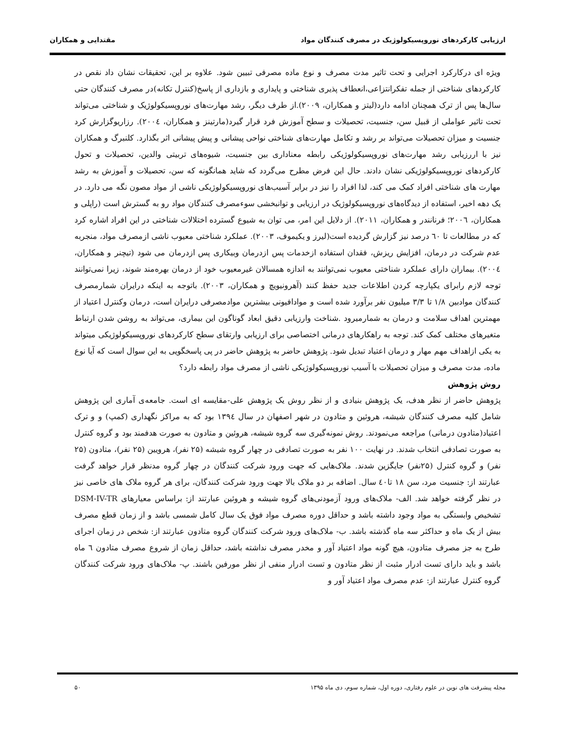ارزیابی کارکردهای نوروپسیکولوژیک در مصرف کنندگان مواد مقتدایی و همکاران
ویژه ای درکارکرد اجرایی و تحت تاثیر مدت مصرف و نوع ماده مصرفی تبیین شود. علاوه بر این، تحقیقات نشان داد نقص در کارکردهای شناختی از جمله تفکرانتزاعی،انعطاف پذیری شناختی و پایداری و بازداری از پاسخ(کنترل تکانه)در مصرف کنندگان حتی سال‌ها پس از ترک همچنان ادامه دارد(لیتز و همکاران، ۲۰۰۹).از طرف دیگر، رشد مهارت‌های نوروپسیکولوژیک و شناختی می‌تواند تحت تاثیر عواملی از قبیل سن، جنسیت، تحصیلات و سطح آموزش فرد قرار گیرد(مارتینز و همکاران، ۲۰۰٤). رزاریوگزارش کرد جنسیت و میزان تحصیلات می‌تواند بر رشد و تکامل مهارت‌های شناختی نواحی پیشانی و پیش پیشانی اثر بگذارد. کلنبرگ و همکاران نیز با اررزیابی رشد مهارت‌های نوروپسیکولوژیکی رابطه معناداری بین جنسیت، شیوه‌های تربیتی والدین، تحصیلات و تحول کارکردهای نوروپسیکولوژیکی نشان دادند. حال این فرض مطرح می‌گردد که شاید همانگونه که سن، تحصیلات و آموزش به رشد مهارت های شناختی افراد کمک می کند، لذا افراد را نیز در برابر آسیب‌های نوروپسیکولوژیکی ناشی از مواد مصون نگه می دارد. در یک دهه اخیر، استفاده از دیدگاه‌های نوروپسیکولوژیک در ارزیابی و توانبخشی سوءمصرف کنندگان مواد رو به گسترش است (راپلی و همکاران، ۲۰۰٦؛ فرنانندر و همکاران، ۲۰۱۱). از دلایل این امر، می توان به شیوع گسترده اختلالات شناختی در این افراد اشاره کرد که در مطالعات تا ٦۰ درصد نیز گزارش گردیده است(لیرز و یکیموف، ۲۰۰۳). عملکرد شناختی معیوب ناشی ازمصرف مواد، منجربه عدم شرکت در درمان، افزایش ریزش، فقدان استفاده ازخدمات پس ازدرمان وبیکاری پس ازدرمان می شود (تیچنر و همکاران، ۲۰۰٤). بیماران دارای عملکرد شناختی معیوب نمی‌توانند به اندازه همسالان غیرمعیوب خود از درمان بهره‌مند شوند، زیرا نمی‌توانند توجه لازم رابرای یکپارچه کردن اطلاعات جدید حفظ کنند (آهرونیویچ و همکاران، ۲۰۰۳). باتوجه به اینکه درایران شمارمصرف کنندگان موادبین ۱/۸ تا ۳/۳ میلیون نفر برآورد شده است و موادافیونی بیشترین موادمصرفی درایران است، درمان وکنترل اعتیاد از مهمترین اهداف سلامت و درمان به شمارمیرود .شناخت وارزیابی دقیق ابعاد گوناگون این بیماری، می‌تواند به روشن شدن ارتباط متغیرهای مختلف کمک کند. توجه به راهکارهای درمانی اختصاصی برای ارزیابی وارتقای سطح کارکردهای نوروپسیکولوژیکی میتواند به یکی ازاهداف مهم مهار و درمان اعتیاد تبدیل شود. پژوهش حاضر به پژوهش حاضر در پی پاسخگویی به این سوال است که آیا نوع ماده، مدت مصرف و میزان تحصیلات با آسیب نوروپسیکولوژیکی ناشی از مصرف مواد رابطه دارد؟
روش پژوهش
پژوهش حاضر از نظر هدف، یک پژوهش بنیادی و از نظر روش یک پژوهش علی-مقایسه ای است. جامعه‌ی آماری این پژوهش شامل کلیه مصرف کنندگان شیشه، هروئین و متادون در شهر اصفهان در سال ۱۳۹٤ بود که به مراکز نگهداری (کمپ) و و ترک اعتیاد(متادون درمانی) مراجعه می‌نمودند. روش نمونه‌گیری سه گروه شیشه، هروئین و متادون به صورت هدفمند بود و گروه کنترل به صورت تصادفی انتخاب شدند. در نهایت ۱۰۰ نفر به صورت تصادفی در چهار گروه شیشه (۲۵ نفر)، هرویین (۲۵ نفر)، متادون (۲۵ نفر) و گروه کنترل (۲۵نفر) جایگزین شدند. ملاک‌هایی که جهت ورود شرکت کنندگان در چهار گروه مدنظر قرار خواهد گرفت عبارتند از: جنسیت مرد، سن ۱۸ تا٤۰ سال. اضافه بر دو ملاک بالا جهت ورود شرکت کنندگان، برای هر گروه ملاک های خاصی نیز در نظر گرفته خواهد شد. الف- ملاک‌های ورود آزمودنی‌های گروه شیشه و هروئین عبارتند از: براساس معیارهای DSM-IV-TR تشخیص وابستگی به مواد وجود داشته باشد و حداقل دوره مصرف مواد فوق یک سال کامل شمسی باشد و از زمان قطع مصرف بیش از یک ماه و حداکثر سه ماه گذشته باشد. ب- ملاک‌های ورود شرکت کنندگان گروه متادون عبارتند از: شخص در زمان اجرای طرح به جز مصرف متادون، هیچ گونه مواد اعتیاد آور و مخدر مصرف نداشته باشد، حداقل زمان از شروع مصرف متادون ٦ ماه باشد و باید دارای تست ادرار مثبت از نظر متادون و تست ادرار منفی از نظر مورفین باشند. پ- ملاک‌های ورود شرکت کنندگان گروه کنترل عبارتند از: عدم مصرف مواد اعتیاد آور و
مجله پیشرفت های نوین در علوم رفتاری، دوره اول، شماره سوم، دی ماه ۱۳۹۵ ۵۰